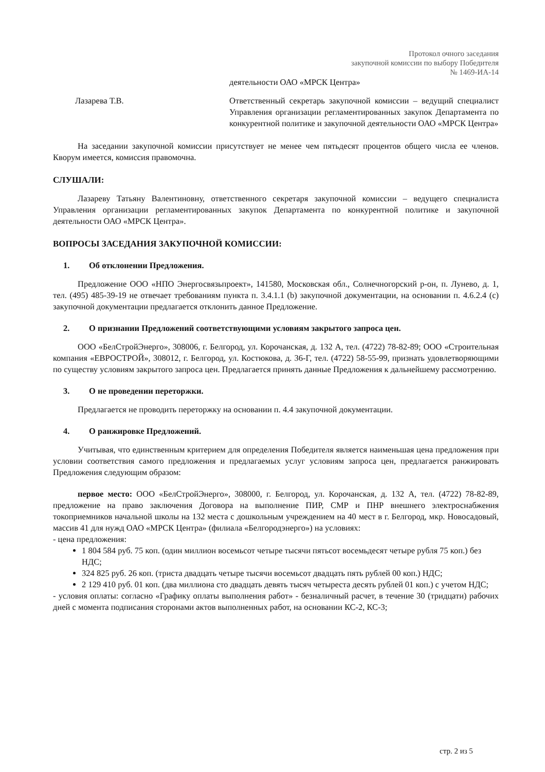Протокол очного заседания
закупочной комиссии по выбору Победителя
№ 1469-ИА-14
деятельности ОАО «МРСК Центра»
Лазарева Т.В. Ответственный секретарь закупочной комиссии – ведущий специалист Управления организации регламентированных закупок Департамента по конкурентной политике и закупочной деятельности ОАО «МРСК Центра»
На заседании закупочной комиссии присутствует не менее чем пятьдесят процентов общего числа ее членов. Кворум имеется, комиссия правомочна.
СЛУШАЛИ:
Лазареву Татьяну Валентиновну, ответственного секретаря закупочной комиссии – ведущего специалиста Управления организации регламентированных закупок Департамента по конкурентной политике и закупочной деятельности ОАО «МРСК Центра».
ВОПРОСЫ ЗАСЕДАНИЯ ЗАКУПОЧНОЙ КОМИССИИ:
1. Об отклонении Предложения.
Предложение ООО «НПО Энергосвязьпроект», 141580, Московская обл., Солнечногорский р-он, п. Лунево, д. 1, тел. (495) 485-39-19 не отвечает требованиям пункта п. 3.4.1.1 (b) закупочной документации, на основании п. 4.6.2.4 (с) закупочной документации предлагается отклонить данное Предложение.
2. О признании Предложений соответствующими условиям закрытого запроса цен.
ООО «БелСтройЭнерго», 308006, г. Белгород, ул. Корочанская, д. 132 А, тел. (4722) 78-82-89; ООО «Строительная компания «ЕВРОСТРОЙ», 308012, г. Белгород, ул. Костюкова, д. 36-Г, тел. (4722) 58-55-99, признать удовлетворяющими по существу условиям закрытого запроса цен. Предлагается принять данные Предложения к дальнейшему рассмотрению.
3. О не проведении переторжки.
Предлагается не проводить переторжку на основании п. 4.4 закупочной документации.
4. О ранжировке Предложений.
Учитывая, что единственным критерием для определения Победителя является наименьшая цена предложения при условии соответствия самого предложения и предлагаемых услуг условиям запроса цен, предлагается ранжировать Предложения следующим образом:
первое место: ООО «БелСтройЭнерго», 308000, г. Белгород, ул. Корочанская, д. 132 А, тел. (4722) 78-82-89, предложение на право заключения Договора на выполнение ПИР, СМР и ПНР внешнего электроснабжения токоприемников начальной школы на 132 места с дошкольным учреждением на 40 мест в г. Белгород, мкр. Новосадовый, массив 41 для нужд ОАО «МРСК Центра» (филиала «Белгородэнерго») на условиях:
- цена предложения:
1 804 584 руб. 75 коп. (один миллион восемьсот четыре тысячи пятьсот восемьдесят четыре рубля 75 коп.) без НДС;
324 825 руб. 26 коп. (триста двадцать четыре тысячи восемьсот двадцать пять рублей 00 коп.) НДС;
2 129 410 руб. 01 коп. (два миллиона сто двадцать девять тысяч четыреста десять рублей 01 коп.) с учетом НДС;
- условия оплаты: согласно «Графику оплаты выполнения работ» - безналичный расчет, в течение 30 (тридцати) рабочих дней с момента подписания сторонами актов выполненных работ, на основании КС-2, КС-3;
стр. 2 из 5